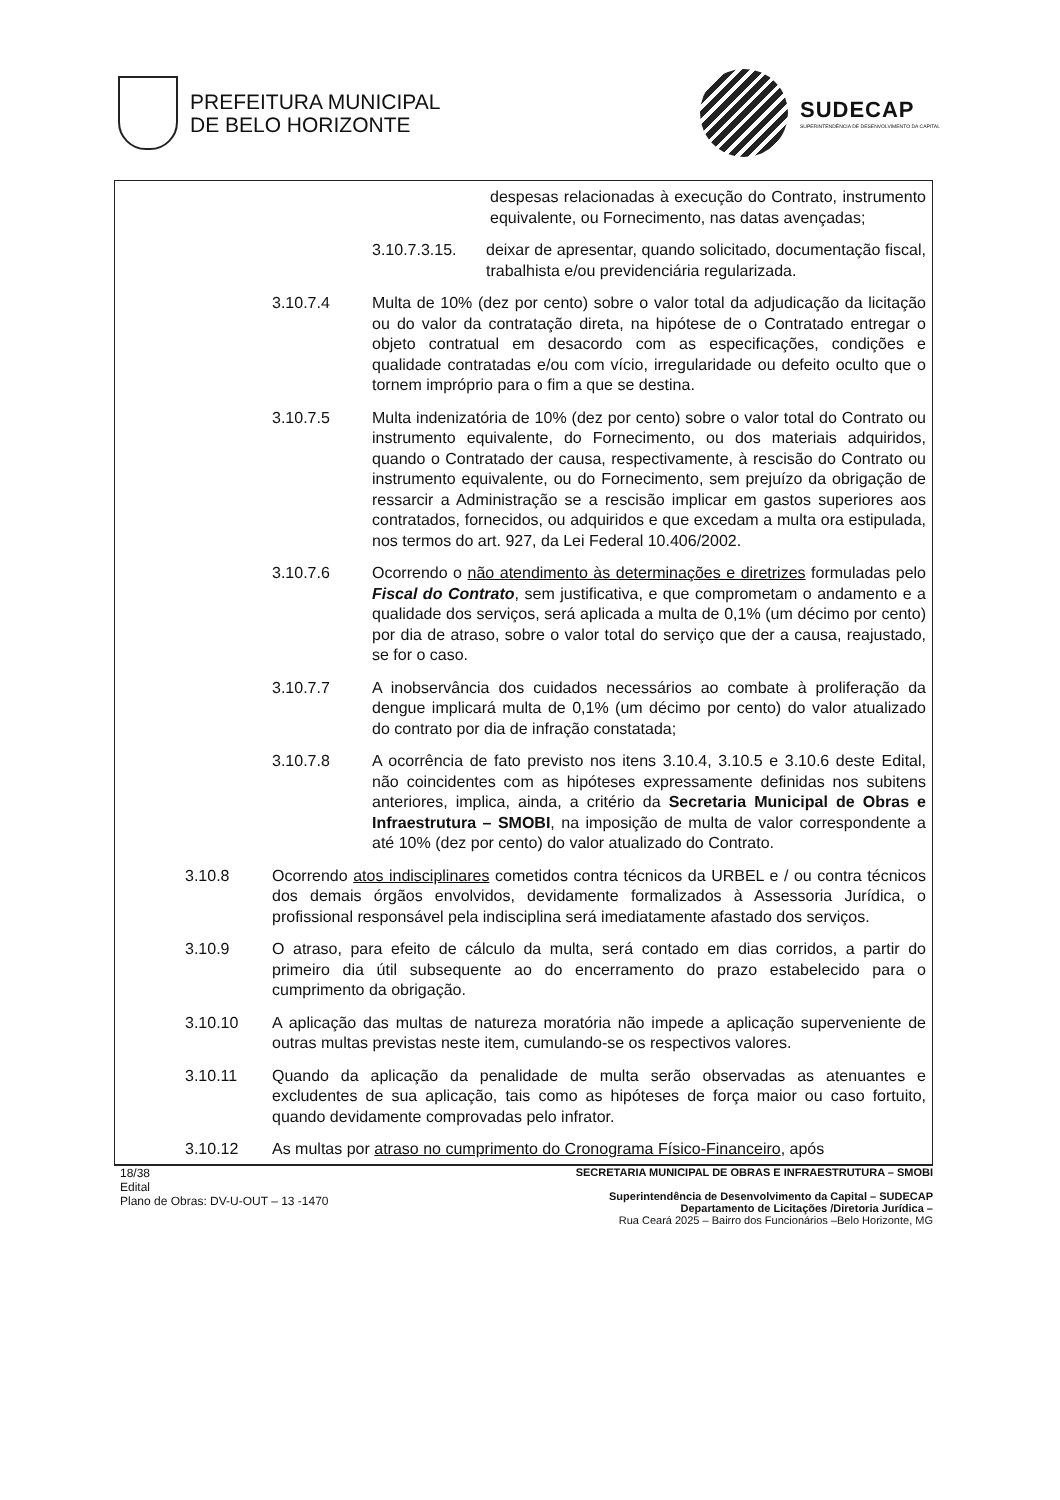PREFEITURA MUNICIPAL
DE BELO HORIZONTE
SUDECAP
SUPERINTENDÊNCIA DE DESENVOLVIMENTO DA CAPITAL
despesas relacionadas à execução do Contrato, instrumento equivalente, ou Fornecimento, nas datas avençadas;
3.10.7.3.15.
deixar de apresentar, quando solicitado, documentação fiscal, trabalhista e/ou previdenciária regularizada.
3.10.7.4 Multa de 10% (dez por cento) sobre o valor total da adjudicação da licitação ou do valor da contratação direta, na hipótese de o Contratado entregar o objeto contratual em desacordo com as especificações, condições e qualidade contratadas e/ou com vício, irregularidade ou defeito oculto que o tornem impróprio para o fim a que se destina.
3.10.7.5 Multa indenizatória de 10% (dez por cento) sobre o valor total do Contrato ou instrumento equivalente, do Fornecimento, ou dos materiais adquiridos, quando o Contratado der causa, respectivamente, à rescisão do Contrato ou instrumento equivalente, ou do Fornecimento, sem prejuízo da obrigação de ressarcir a Administração se a rescisão implicar em gastos superiores aos contratados, fornecidos, ou adquiridos e que excedam a multa ora estipulada, nos termos do art. 927, da Lei Federal 10.406/2002.
3.10.7.6 Ocorrendo o não atendimento às determinações e diretrizes formuladas pelo Fiscal do Contrato, sem justificativa, e que comprometam o andamento e a qualidade dos serviços, será aplicada a multa de 0,1% (um décimo por cento) por dia de atraso, sobre o valor total do serviço que der a causa, reajustado, se for o caso.
3.10.7.7 A inobservância dos cuidados necessários ao combate à proliferação da dengue implicará multa de 0,1% (um décimo por cento) do valor atualizado do contrato por dia de infração constatada;
3.10.7.8 A ocorrência de fato previsto nos itens 3.10.4, 3.10.5 e 3.10.6 deste Edital, não coincidentes com as hipóteses expressamente definidas nos subitens anteriores, implica, ainda, a critério da Secretaria Municipal de Obras e Infraestrutura – SMOBI, na imposição de multa de valor correspondente a até 10% (dez por cento) do valor atualizado do Contrato.
3.10.8 Ocorrendo atos indisciplinares cometidos contra técnicos da URBEL e / ou contra técnicos dos demais órgãos envolvidos, devidamente formalizados à Assessoria Jurídica, o profissional responsável pela indisciplina será imediatamente afastado dos serviços.
3.10.9 O atraso, para efeito de cálculo da multa, será contado em dias corridos, a partir do primeiro dia útil subsequente ao do encerramento do prazo estabelecido para o cumprimento da obrigação.
3.10.10 A aplicação das multas de natureza moratória não impede a aplicação superveniente de outras multas previstas neste item, cumulando-se os respectivos valores.
3.10.11 Quando da aplicação da penalidade de multa serão observadas as atenuantes e excludentes de sua aplicação, tais como as hipóteses de força maior ou caso fortuito, quando devidamente comprovadas pelo infrator.
3.10.12 As multas por atraso no cumprimento do Cronograma Físico-Financeiro, após
18/38
Edital
Plano de Obras: DV-U-OUT – 13 -1470
SECRETARIA MUNICIPAL DE OBRAS E INFRAESTRUTURA – SMOBI
Superintendência de Desenvolvimento da Capital – SUDECAP
Departamento de Licitações /Diretoria Jurídica –
Rua Ceará 2025 – Bairro dos Funcionários –Belo Horizonte, MG